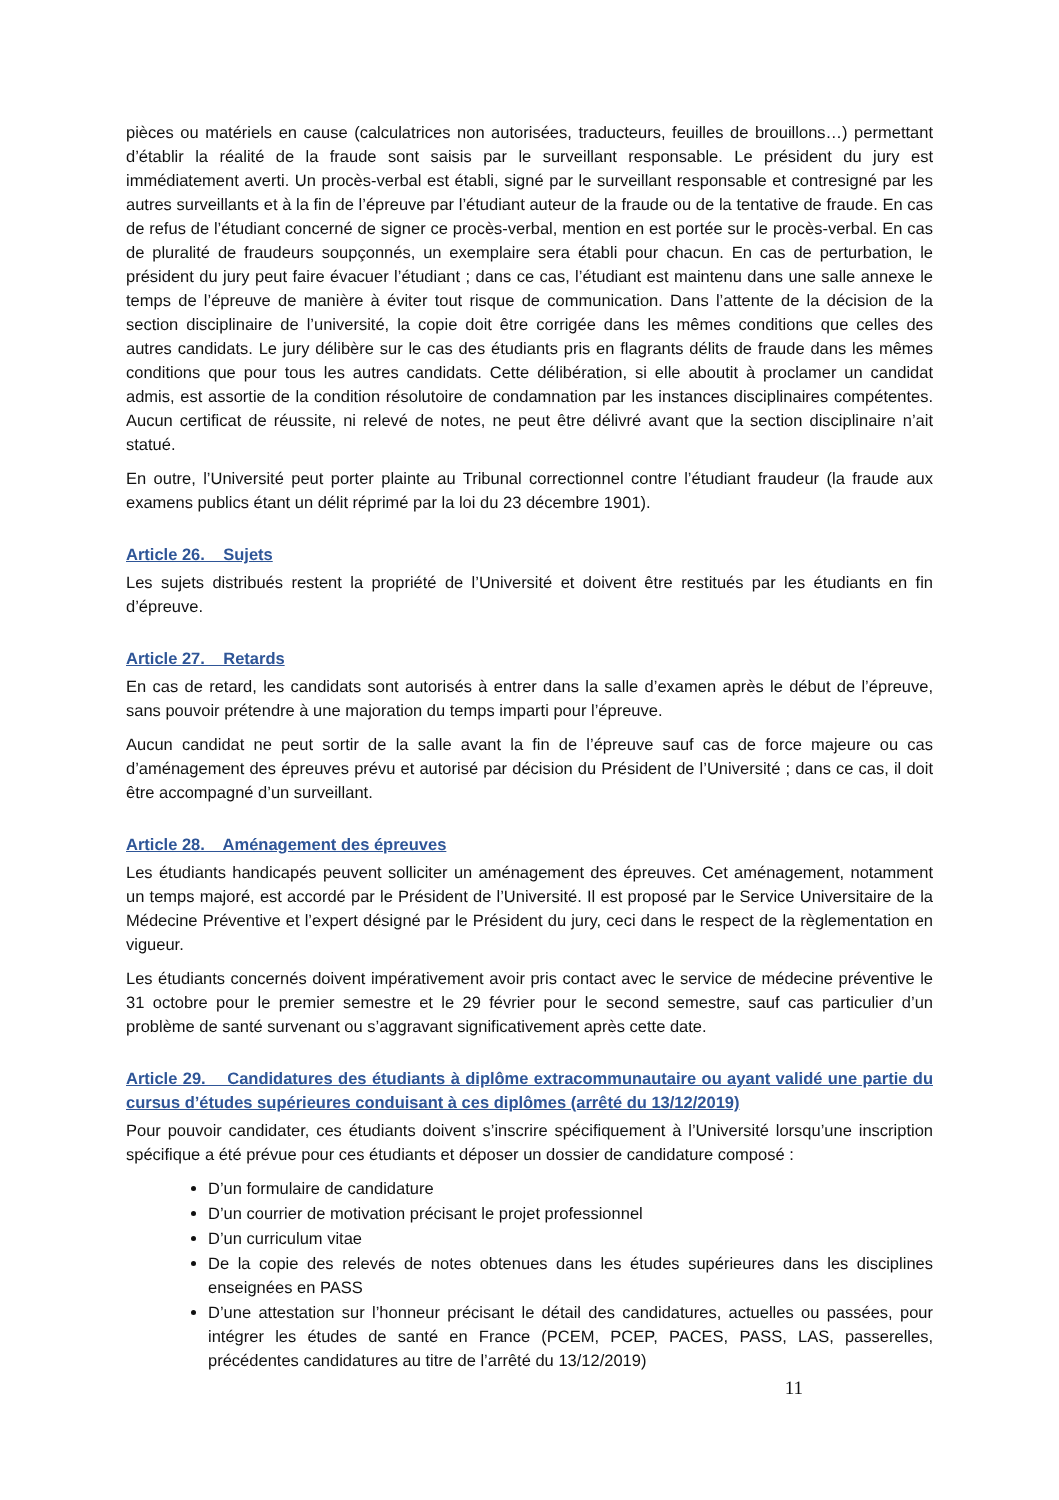pièces ou matériels en cause (calculatrices non autorisées, traducteurs, feuilles de brouillons…) permettant d’établir la réalité de la fraude sont saisis par le surveillant responsable. Le président du jury est immédiatement averti. Un procès-verbal est établi, signé par le surveillant responsable et contresigné par les autres surveillants et à la fin de l’épreuve par l’étudiant auteur de la fraude ou de la tentative de fraude. En cas de refus de l’étudiant concerné de signer ce procès-verbal, mention en est portée sur le procès-verbal. En cas de pluralité de fraudeurs soupçonnés, un exemplaire sera établi pour chacun. En cas de perturbation, le président du jury peut faire évacuer l’étudiant ; dans ce cas, l’étudiant est maintenu dans une salle annexe le temps de l’épreuve de manière à éviter tout risque de communication. Dans l’attente de la décision de la section disciplinaire de l’université, la copie doit être corrigée dans les mêmes conditions que celles des autres candidats. Le jury délibère sur le cas des étudiants pris en flagrants délits de fraude dans les mêmes conditions que pour tous les autres candidats. Cette délibération, si elle aboutit à proclamer un candidat admis, est assortie de la condition résolutoire de condamnation par les instances disciplinaires compétentes. Aucun certificat de réussite, ni relevé de notes, ne peut être délivré avant que la section disciplinaire n’ait statué.
En outre, l’Université peut porter plainte au Tribunal correctionnel contre l’étudiant fraudeur (la fraude aux examens publics étant un délit réprimé par la loi du 23 décembre 1901).
Article 26. Sujets
Les sujets distribués restent la propriété de l’Université et doivent être restitués par les étudiants en fin d’épreuve.
Article 27. Retards
En cas de retard, les candidats sont autorisés à entrer dans la salle d’examen après le début de l’épreuve, sans pouvoir prétendre à une majoration du temps imparti pour l’épreuve.
Aucun candidat ne peut sortir de la salle avant la fin de l’épreuve sauf cas de force majeure ou cas d’aménagement des épreuves prévu et autorisé par décision du Président de l’Université ; dans ce cas, il doit être accompagné d’un surveillant.
Article 28. Aménagement des épreuves
Les étudiants handicapés peuvent solliciter un aménagement des épreuves. Cet aménagement, notamment un temps majoré, est accordé par le Président de l’Université. Il est proposé par le Service Universitaire de la Médecine Préventive et l’expert désigné par le Président du jury, ceci dans le respect de la règlementation en vigueur.
Les étudiants concernés doivent impérativement avoir pris contact avec le service de médecine préventive le 31 octobre pour le premier semestre et le 29 février pour le second semestre, sauf cas particulier d’un problème de santé survenant ou s’aggravant significativement après cette date.
Article 29. Candidatures des étudiants à diplôme extracommunautaire ou ayant validé une partie du cursus d’études supérieures conduisant à ces diplômes (arrêté du 13/12/2019)
Pour pouvoir candidater, ces étudiants doivent s’inscrire spécifiquement à l’Université lorsqu’une inscription spécifique a été prévue pour ces étudiants et déposer un dossier de candidature composé :
D’un formulaire de candidature
D’un courrier de motivation précisant le projet professionnel
D’un curriculum vitae
De la copie des relevés de notes obtenues dans les études supérieures dans les disciplines enseignées en PASS
D’une attestation sur l’honneur précisant le détail des candidatures, actuelles ou passées, pour intégrer les études de santé en France (PCEM, PCEP, PACES, PASS, LAS, passerelles, précédentes candidatures au titre de l’arrêté du 13/12/2019)
11